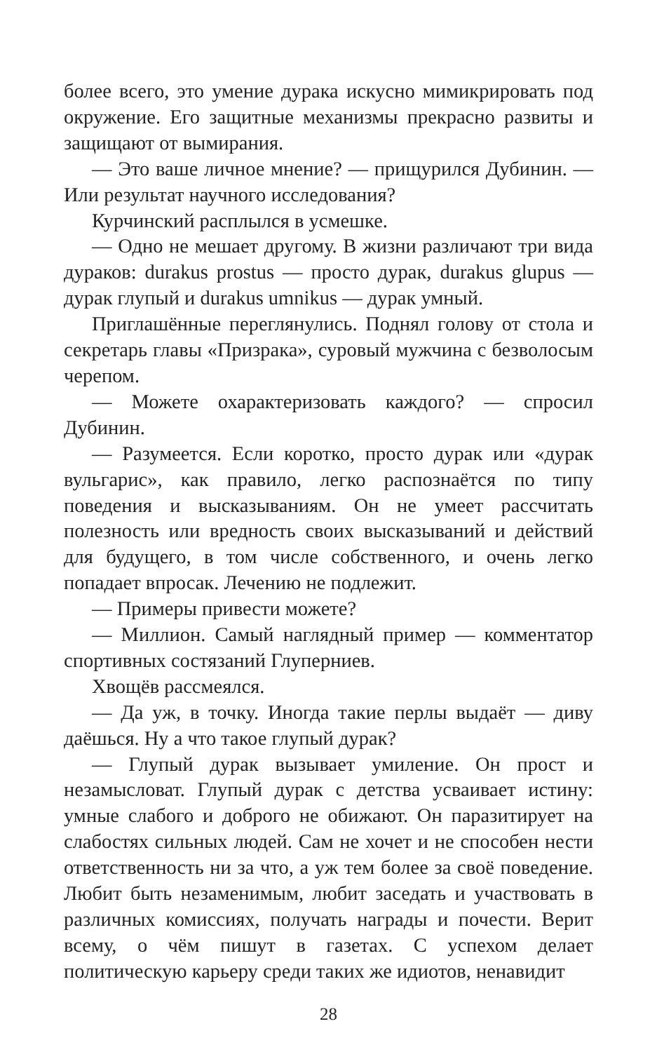более всего, это умение дурака искусно мимикрировать под окружение. Его защитные механизмы прекрасно развиты и защищают от вымирания.
— Это ваше личное мнение? — прищурился Дубинин. — Или результат научного исследования?
Курчинский расплылся в усмешке.
— Одно не мешает другому. В жизни различают три вида дураков: durakus prostus — просто дурак, durakus glupus — дурак глупый и durakus umnikus — дурак умный.
Приглашённые переглянулись. Поднял голову от стола и секретарь главы «Призрака», суровый мужчина с безволосым черепом.
— Можете охарактеризовать каждого? — спросил Дубинин.
— Разумеется. Если коротко, просто дурак или «дурак вульгарис», как правило, легко распознаётся по типу поведения и высказываниям. Он не умеет рассчитать полезность или вредность своих высказываний и действий для будущего, в том числе собственного, и очень легко попадает впросак. Лечению не подлежит.
— Примеры привести можете?
— Миллион. Самый наглядный пример — комментатор спортивных состязаний Глуперниев.
Хвощёв рассмеялся.
— Да уж, в точку. Иногда такие перлы выдаёт — диву даёшься. Ну а что такое глупый дурак?
— Глупый дурак вызывает умиление. Он прост и незамысловат. Глупый дурак с детства усваивает истину: умные слабого и доброго не обижают. Он паразитирует на слабостях сильных людей. Сам не хочет и не способен нести ответственность ни за что, а уж тем более за своё поведение. Любит быть незаменимым, любит заседать и участвовать в различных комиссиях, получать награды и почести. Верит всему, о чём пишут в газетах. С успехом делает политическую карьеру среди таких же идиотов, ненавидит
28